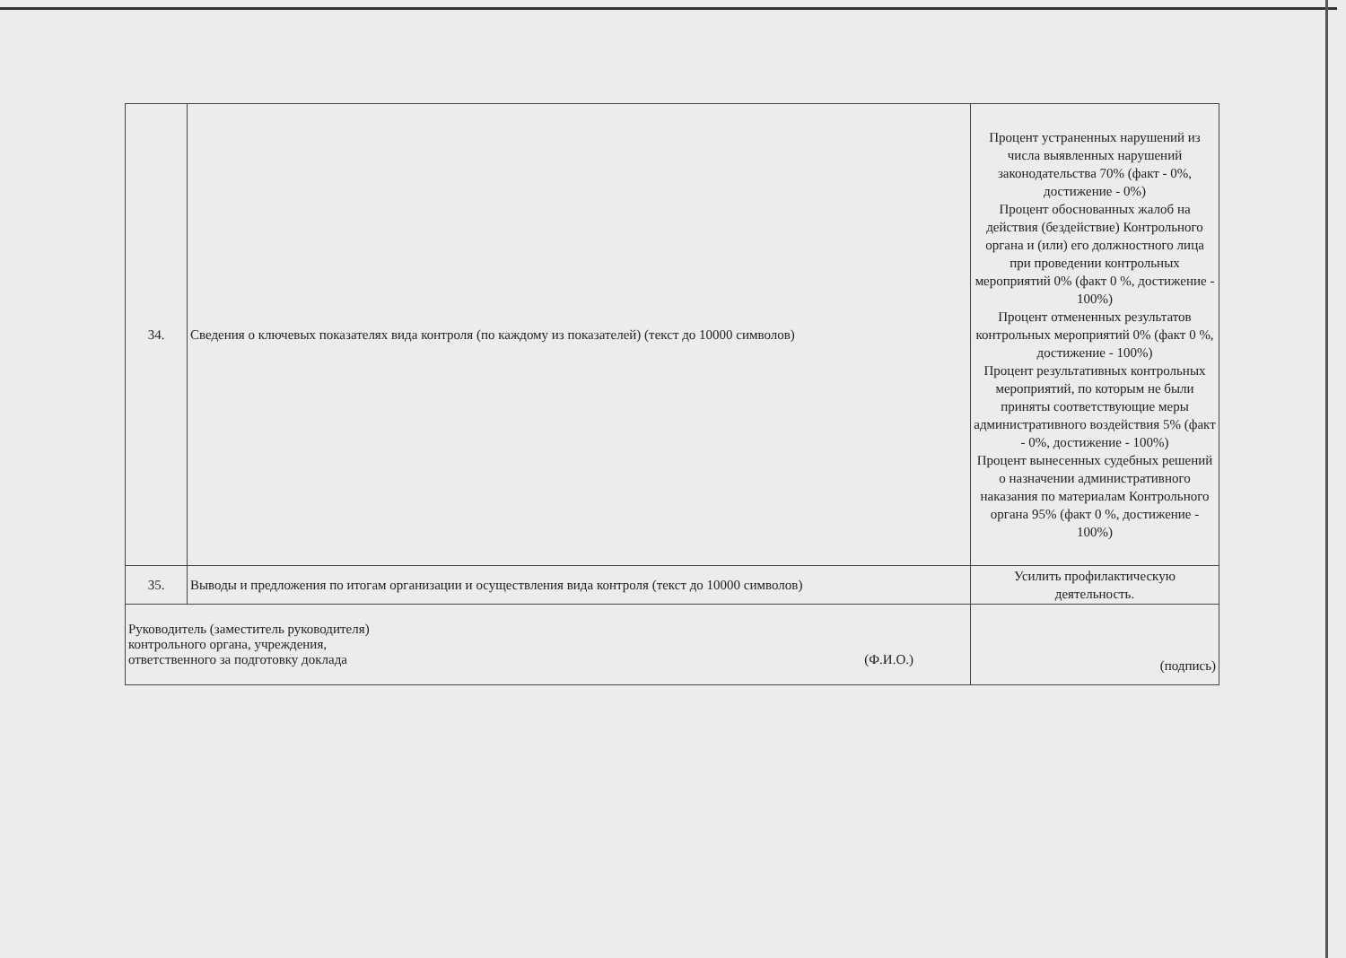| 34. | Сведения о ключевых показателях вида контроля (по каждому из показателей) (текст до 10000 символов) | Процент устраненных нарушений из числа выявленных нарушений законодательства 70% (факт - 0%, достижение - 0%) Процент обоснованных жалоб на действия (бездействие) Контрольного органа и (или) его должностного лица при проведении контрольных мероприятий 0% (факт 0 %, достижение - 100%) Процент отмененных результатов контрольных мероприятий 0% (факт 0 %, достижение - 100%) Процент результативных контрольных мероприятий, по которым не были приняты соответствующие меры административного воздействия 5% (факт - 0%, достижение - 100%) Процент вынесенных судебных решений о назначении административного наказания по материалам Контрольного органа 95% (факт 0 %, достижение - 100%) |
| 35. | Выводы и предложения по итогам организации и осуществления вида контроля (текст до 10000 символов) | Усилить профилактическую деятельность. |
| Руководитель (заместитель руководителя) контрольного органа, учреждения, ответственного за подготовку доклада (Ф.И.О.) | | (подпись) |